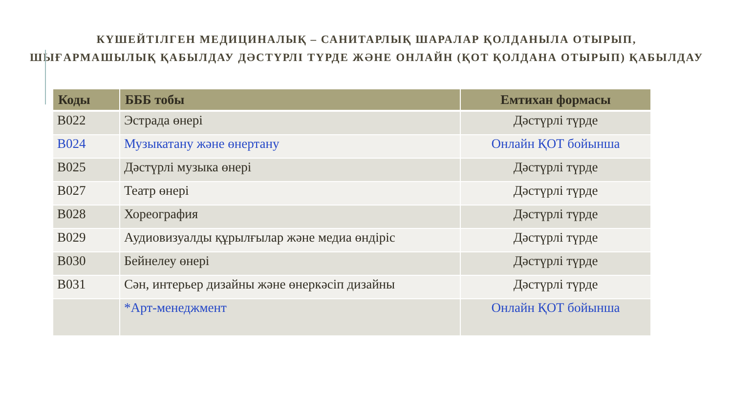КҮШЕЙТІЛГЕН МЕДИЦИНАЛЫҚ – САНИТАРЛЫҚ ШАРАЛАР ҚОЛДАНЫЛА ОТЫРЫП,
ШЫҒАРМАШЫЛЫҚ ҚАБЫЛДАУ ДӘСТҮРЛІ ТҮРДЕ ЖӘНЕ ОНЛАЙН (ҚОТ ҚОЛДАНА ОТЫРЫП) ҚАБЫЛДАУ
| Коды | БББ тобы | Емтихан формасы |
| --- | --- | --- |
| B022 | Эстрада өнері | Дәстүрлі түрде |
| B024 | Музыкатану және өнертану | Онлайн ҚОТ бойынша |
| B025 | Дәстүрлі музыка өнері | Дәстүрлі түрде |
| B027 | Театр өнері | Дәстүрлі түрде |
| B028 | Хореография | Дәстүрлі түрде |
| B029 | Аудиовизуалды құрылғылар және медиа өндіріс | Дәстүрлі түрде |
| B030 | Бейнелеу өнері | Дәстүрлі түрде |
| B031 | Сән, интерьер дизайны және өнеркәсіп дизайны | Дәстүрлі түрде |
| | *Арт-менеджмент | Онлайн ҚОТ бойынша |